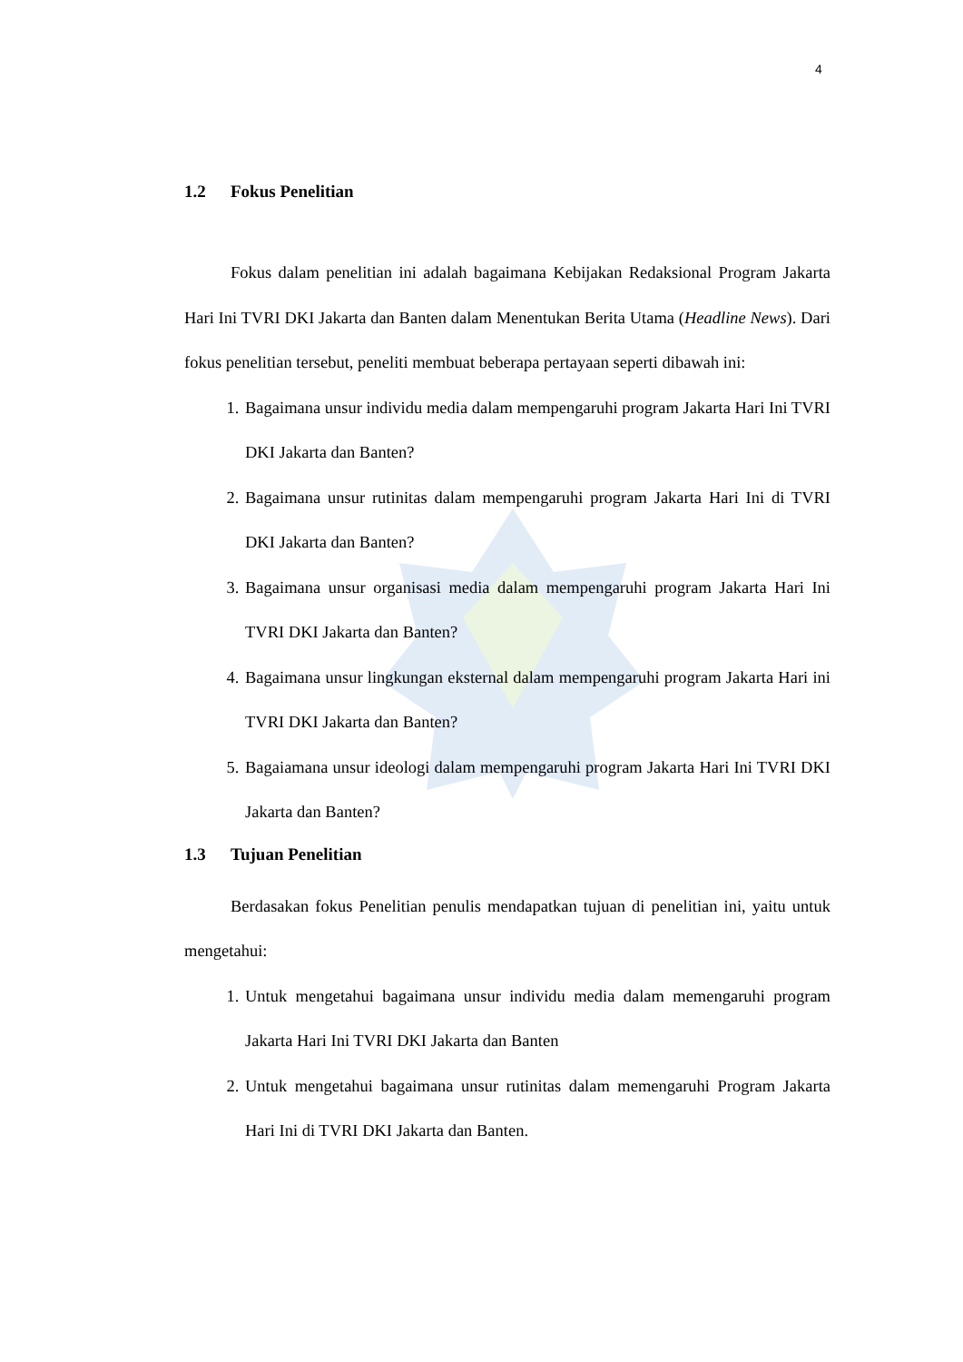4
1.2 Fokus Penelitian
Fokus dalam penelitian ini adalah bagaimana Kebijakan Redaksional Program Jakarta Hari Ini TVRI DKI Jakarta dan Banten dalam Menentukan Berita Utama (Headline News). Dari fokus penelitian tersebut, peneliti membuat beberapa pertayaan seperti dibawah ini:
1. Bagaimana unsur individu media dalam mempengaruhi program Jakarta Hari Ini TVRI DKI Jakarta dan Banten?
2. Bagaimana unsur rutinitas dalam mempengaruhi program Jakarta Hari Ini di TVRI DKI Jakarta dan Banten?
3. Bagaimana unsur organisasi media dalam mempengaruhi program Jakarta Hari Ini TVRI DKI Jakarta dan Banten?
4. Bagaimana unsur lingkungan eksternal dalam mempengaruhi program Jakarta Hari ini TVRI DKI Jakarta dan Banten?
5. Bagaiamana unsur ideologi dalam mempengaruhi program Jakarta Hari Ini TVRI DKI Jakarta dan Banten?
1.3 Tujuan Penelitian
Berdasakan fokus Penelitian penulis mendapatkan tujuan di penelitian ini, yaitu untuk mengetahui:
1. Untuk mengetahui bagaimana unsur individu media dalam memengaruhi program Jakarta Hari Ini TVRI DKI Jakarta dan Banten
2. Untuk mengetahui bagaimana unsur rutinitas dalam memengaruhi Program Jakarta Hari Ini di TVRI DKI Jakarta dan Banten.